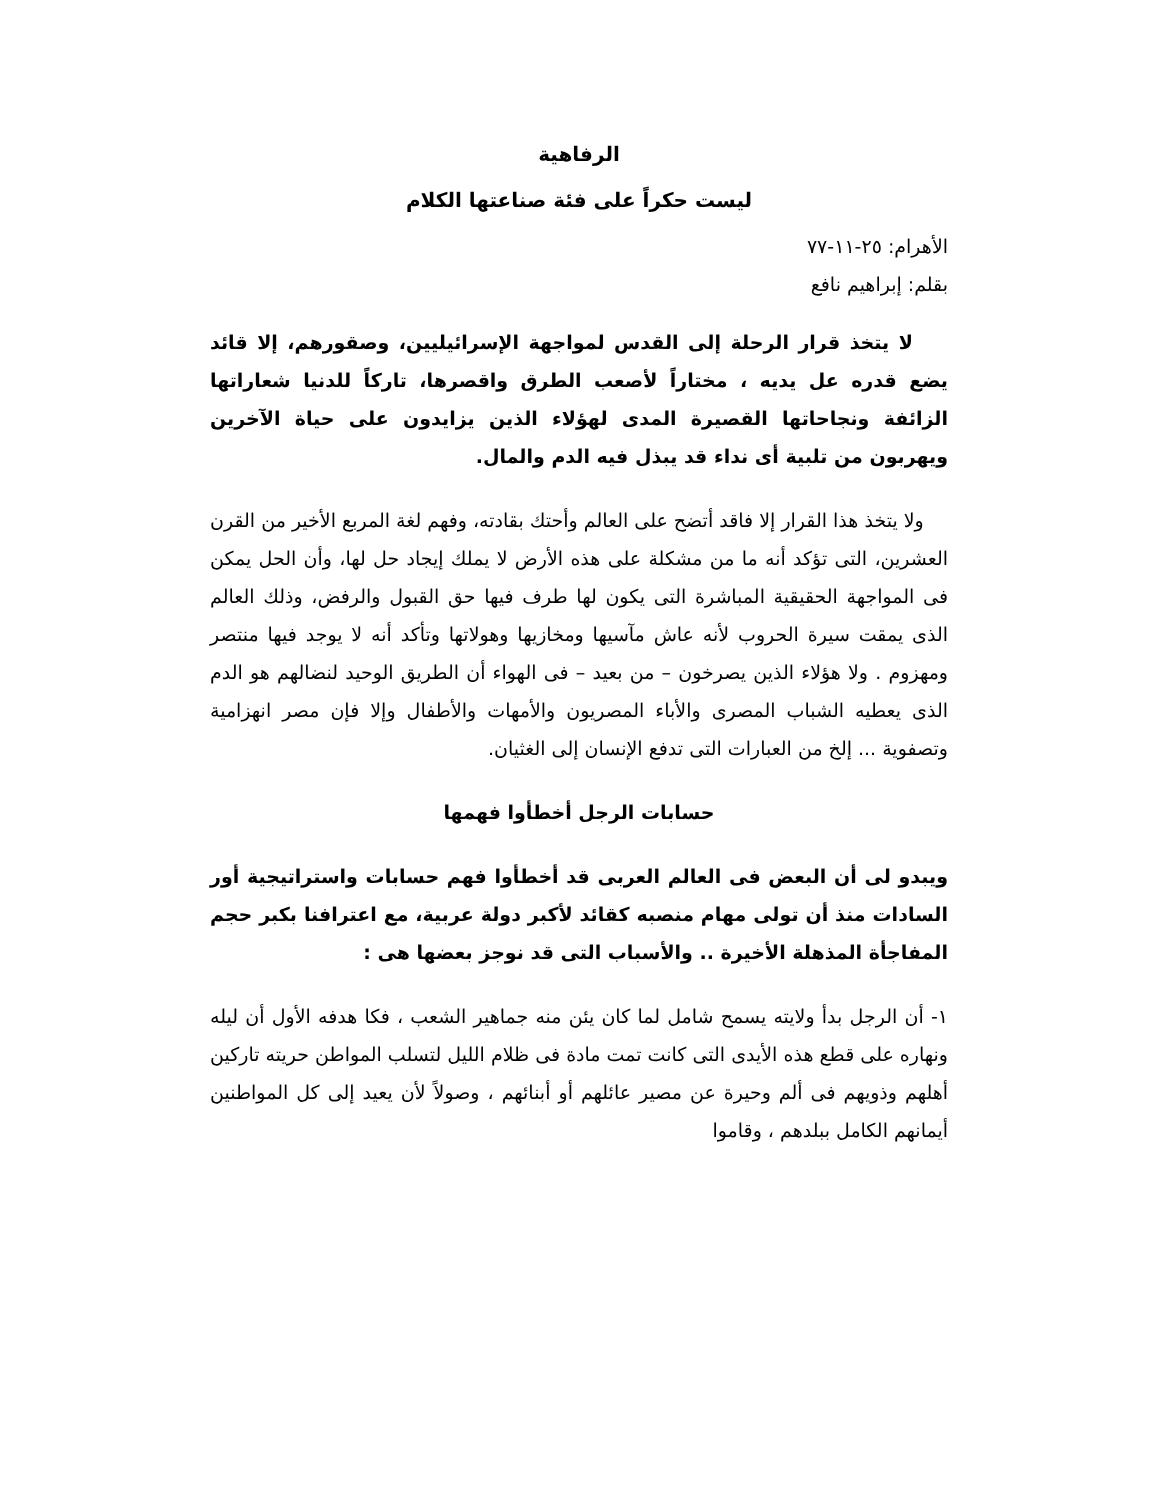الرفاهية
ليست حكراً على فئة صناعتها الكلام
الأهرام: ٢٥-١١-٧٧
بقلم: إبراهيم نافع
لا يتخذ قرار الرحلة إلى القدس لمواجهة الإسرائيليين، وصقورهم، إلا قائد يضع قدره عل يديه ، مختاراً لأصعب الطرق واقصرها، تاركاً للدنيا شعاراتها الزائفة ونجاحاتها القصيرة المدى لهؤلاء الذين يزايدون على حياة الآخرين ويهربون من تلبية أى نداء قد يبذل فيه الدم والمال.
ولا يتخذ هذا القرار إلا فاقد أتضح على العالم وأحتك بقادته، وفهم لغة المربع الأخير من القرن العشرين، التى تؤكد أنه ما من مشكلة على هذه الأرض لا يملك إيجاد حل لها، وأن الحل يمكن فى المواجهة الحقيقية المباشرة التى يكون لها طرف فيها حق القبول والرفض، وذلك العالم الذى يمقت سيرة الحروب لأنه عاش مآسيها ومخازيها وهولاتها وتأكد أنه لا يوجد فيها منتصر ومهزوم . ولا هؤلاء الذين يصرخون – من بعيد – فى الهواء أن الطريق الوحيد لنضالهم هو الدم الذى يعطيه الشباب المصرى والأباء المصريون والأمهات والأطفال وإلا فإن مصر انهزامية وتصفوية ... إلخ من العبارات التى تدفع الإنسان إلى الغثيان.
حسابات الرجل أخطأوا فهمها
ويبدو لى أن البعض فى العالم العربى قد أخطأوا فهم حسابات واستراتيجية أور السادات منذ أن تولى مهام منصبه كقائد لأكبر دولة عربية، مع اعترافنا بكبر حجم المفاجأة المذهلة الأخيرة .. والأسباب التى قد نوجز بعضها هى :
١- أن الرجل بدأ ولايته يسمح شامل لما كان يئن منه جماهير الشعب ، فكا هدفه الأول أن ليله ونهاره على قطع هذه الأيدى التى كانت تمت مادة فى ظلام الليل لتسلب المواطن حريته تاركين أهلهم وذويهم فى ألم وحيرة عن مصير عائلهم أو أبنائهم ، وصولاً لأن يعيد إلى كل المواطنين أيمانهم الكامل ببلدهم ، وقاموا